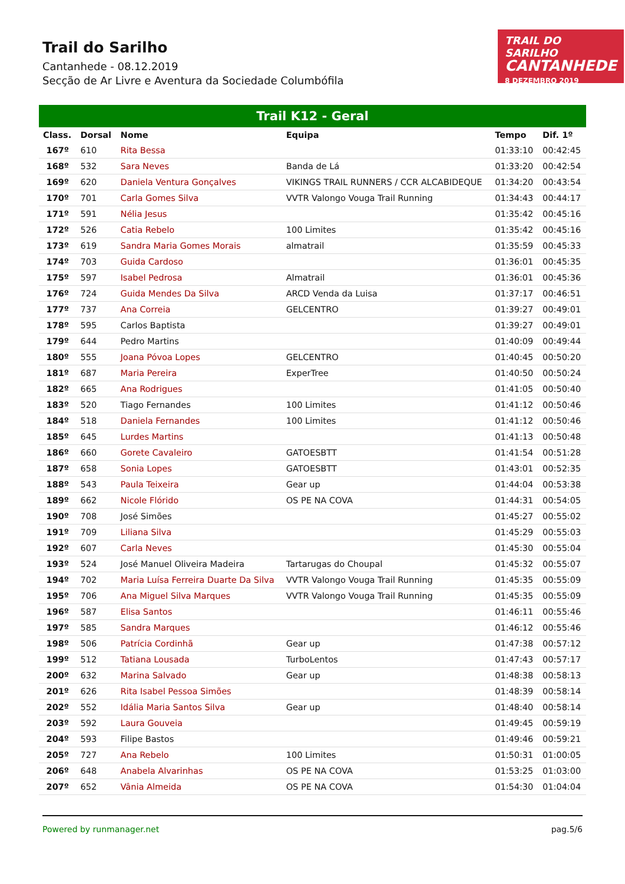Trail do Sarilho
Cantanhede - 08.12.2019
Secção de Ar Livre e Aventura da Sociedade Columbófila
TRAIL DO SARILHO
CANTANHEDE
8 DEZEMBRO 2019
Trail K12 - Geral
| Class. | Dorsal | Nome | Equipa | Tempo | Dif. 1º |
| --- | --- | --- | --- | --- | --- |
| 167º | 610 | Rita Bessa | | 01:33:10 | 00:42:45 |
| 168º | 532 | Sara Neves | Banda de Lá | 01:33:20 | 00:42:54 |
| 169º | 620 | Daniela Ventura Gonçalves | VIKINGS TRAIL RUNNERS / CCR ALCABIDEQUE | 01:34:20 | 00:43:54 |
| 170º | 701 | Carla Gomes Silva | VVTR Valongo Vouga Trail Running | 01:34:43 | 00:44:17 |
| 171º | 591 | Nélia Jesus | | 01:35:42 | 00:45:16 |
| 172º | 526 | Catia Rebelo | 100 Limites | 01:35:42 | 00:45:16 |
| 173º | 619 | Sandra Maria Gomes Morais | almatrail | 01:35:59 | 00:45:33 |
| 174º | 703 | Guida Cardoso | | 01:36:01 | 00:45:35 |
| 175º | 597 | Isabel Pedrosa | Almatrail | 01:36:01 | 00:45:36 |
| 176º | 724 | Guida Mendes Da Silva | ARCD Venda da Luisa | 01:37:17 | 00:46:51 |
| 177º | 737 | Ana Correia | GELCENTRO | 01:39:27 | 00:49:01 |
| 178º | 595 | Carlos Baptista | | 01:39:27 | 00:49:01 |
| 179º | 644 | Pedro Martins | | 01:40:09 | 00:49:44 |
| 180º | 555 | Joana Póvoa Lopes | GELCENTRO | 01:40:45 | 00:50:20 |
| 181º | 687 | Maria Pereira | ExperTree | 01:40:50 | 00:50:24 |
| 182º | 665 | Ana Rodrigues | | 01:41:05 | 00:50:40 |
| 183º | 520 | Tiago Fernandes | 100 Limites | 01:41:12 | 00:50:46 |
| 184º | 518 | Daniela Fernandes | 100 Limites | 01:41:12 | 00:50:46 |
| 185º | 645 | Lurdes Martins | | 01:41:13 | 00:50:48 |
| 186º | 660 | Gorete Cavaleiro | GATOESBTT | 01:41:54 | 00:51:28 |
| 187º | 658 | Sonia Lopes | GATOESBTT | 01:43:01 | 00:52:35 |
| 188º | 543 | Paula Teixeira | Gear up | 01:44:04 | 00:53:38 |
| 189º | 662 | Nicole Flórido | OS PE NA COVA | 01:44:31 | 00:54:05 |
| 190º | 708 | José Simões | | 01:45:27 | 00:55:02 |
| 191º | 709 | Liliana Silva | | 01:45:29 | 00:55:03 |
| 192º | 607 | Carla Neves | | 01:45:30 | 00:55:04 |
| 193º | 524 | José Manuel Oliveira Madeira | Tartarugas do Choupal | 01:45:32 | 00:55:07 |
| 194º | 702 | Maria Luísa Ferreira Duarte Da Silva | VVTR Valongo Vouga Trail Running | 01:45:35 | 00:55:09 |
| 195º | 706 | Ana Miguel Silva Marques | VVTR Valongo Vouga Trail Running | 01:45:35 | 00:55:09 |
| 196º | 587 | Elisa Santos | | 01:46:11 | 00:55:46 |
| 197º | 585 | Sandra Marques | | 01:46:12 | 00:55:46 |
| 198º | 506 | Patrícia Cordinhã | Gear up | 01:47:38 | 00:57:12 |
| 199º | 512 | Tatiana Lousada | TurboLentos | 01:47:43 | 00:57:17 |
| 200º | 632 | Marina Salvado | Gear up | 01:48:38 | 00:58:13 |
| 201º | 626 | Rita Isabel Pessoa Simões | | 01:48:39 | 00:58:14 |
| 202º | 552 | Idália Maria Santos Silva | Gear up | 01:48:40 | 00:58:14 |
| 203º | 592 | Laura Gouveia | | 01:49:45 | 00:59:19 |
| 204º | 593 | Filipe Bastos | | 01:49:46 | 00:59:21 |
| 205º | 727 | Ana Rebelo | 100 Limites | 01:50:31 | 01:00:05 |
| 206º | 648 | Anabela Alvarinhas | OS PE NA COVA | 01:53:25 | 01:03:00 |
| 207º | 652 | Vânia Almeida | OS PE NA COVA | 01:54:30 | 01:04:04 |
Powered by runmanager.net pag.5/6